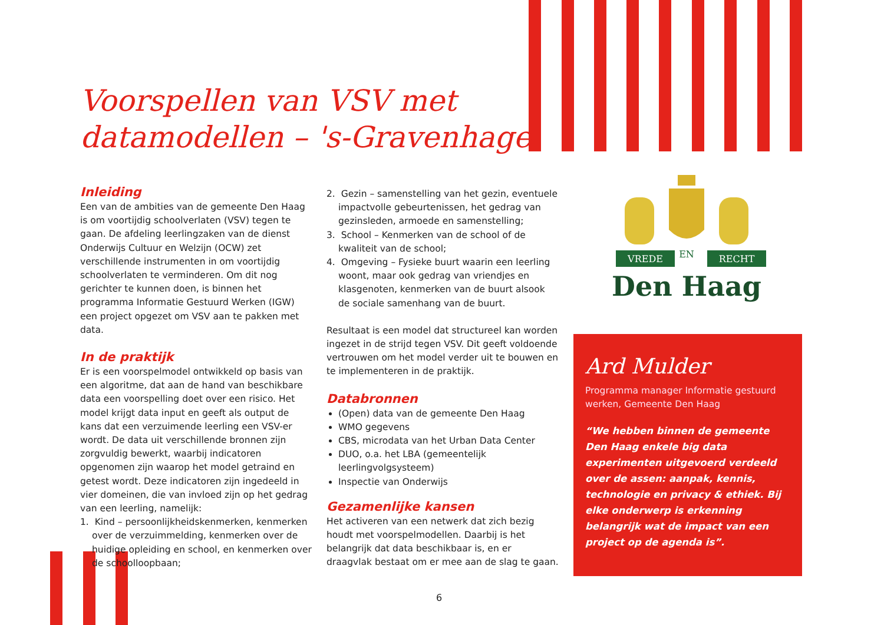Voorspellen van VSV met
datamodellen – 's-Gravenhage
Inleiding
Een van de ambities van de gemeente Den Haag is om voortijdig schoolverlaten (VSV) tegen te gaan. De afdeling leerlingzaken van de dienst Onderwijs Cultuur en Welzijn (OCW) zet verschillende instrumenten in om voortijdig schoolverlaten te verminderen. Om dit nog gerichter te kunnen doen, is binnen het programma Informatie Gestuurd Werken (IGW) een project opgezet om VSV aan te pakken met data.
In de praktijk
Er is een voorspelmodel ontwikkeld op basis van een algoritme, dat aan de hand van beschikbare data een voorspelling doet over een risico. Het model krijgt data input en geeft als output de kans dat een verzuimende leerling een VSV-er wordt. De data uit verschillende bronnen zijn zorgvuldig bewerkt, waarbij indicatoren opgenomen zijn waarop het model getraind en getest wordt. Deze indicatoren zijn ingedeeld in vier domeinen, die van invloed zijn op het gedrag van een leerling, namelijk:
1. Kind – persoonlijkheidskenmerken, kenmerken over de verzuimmelding, kenmerken over de huidige opleiding en school, en kenmerken over de schoolloopbaan;
2. Gezin – samenstelling van het gezin, eventuele impactvolle gebeurtenissen, het gedrag van gezinsleden, armoede en samenstelling;
3. School – Kenmerken van de school of de kwaliteit van de school;
4. Omgeving – Fysieke buurt waarin een leerling woont, maar ook gedrag van vriendjes en klasgenoten, kenmerken van de buurt alsook de sociale samenhang van de buurt.
Resultaat is een model dat structureel kan worden ingezet in de strijd tegen VSV. Dit geeft voldoende vertrouwen om het model verder uit te bouwen en te implementeren in de praktijk.
Databronnen
(Open) data van de gemeente Den Haag
WMO gegevens
CBS, microdata van het Urban Data Center
DUO, o.a. het LBA (gemeentelijk leerlingvolgsysteem)
Inspectie van Onderwijs
Gezamenlijke kansen
Het activeren van een netwerk dat zich bezig houdt met voorspelmodellen. Daarbij is het belangrijk dat data beschikbaar is, en er draagvlak bestaat om er mee aan de slag te gaan.
VREDE
EN
RECHT
Den Haag
Ard Mulder
Programma manager Informatie gestuurd werken, Gemeente Den Haag
“We hebben binnen de gemeente Den Haag enkele big data experimenten uitgevoerd verdeeld over de assen: aanpak, kennis, technologie en privacy & ethiek. Bij elke onderwerp is erkenning belangrijk wat de impact van een project op de agenda is”.
6